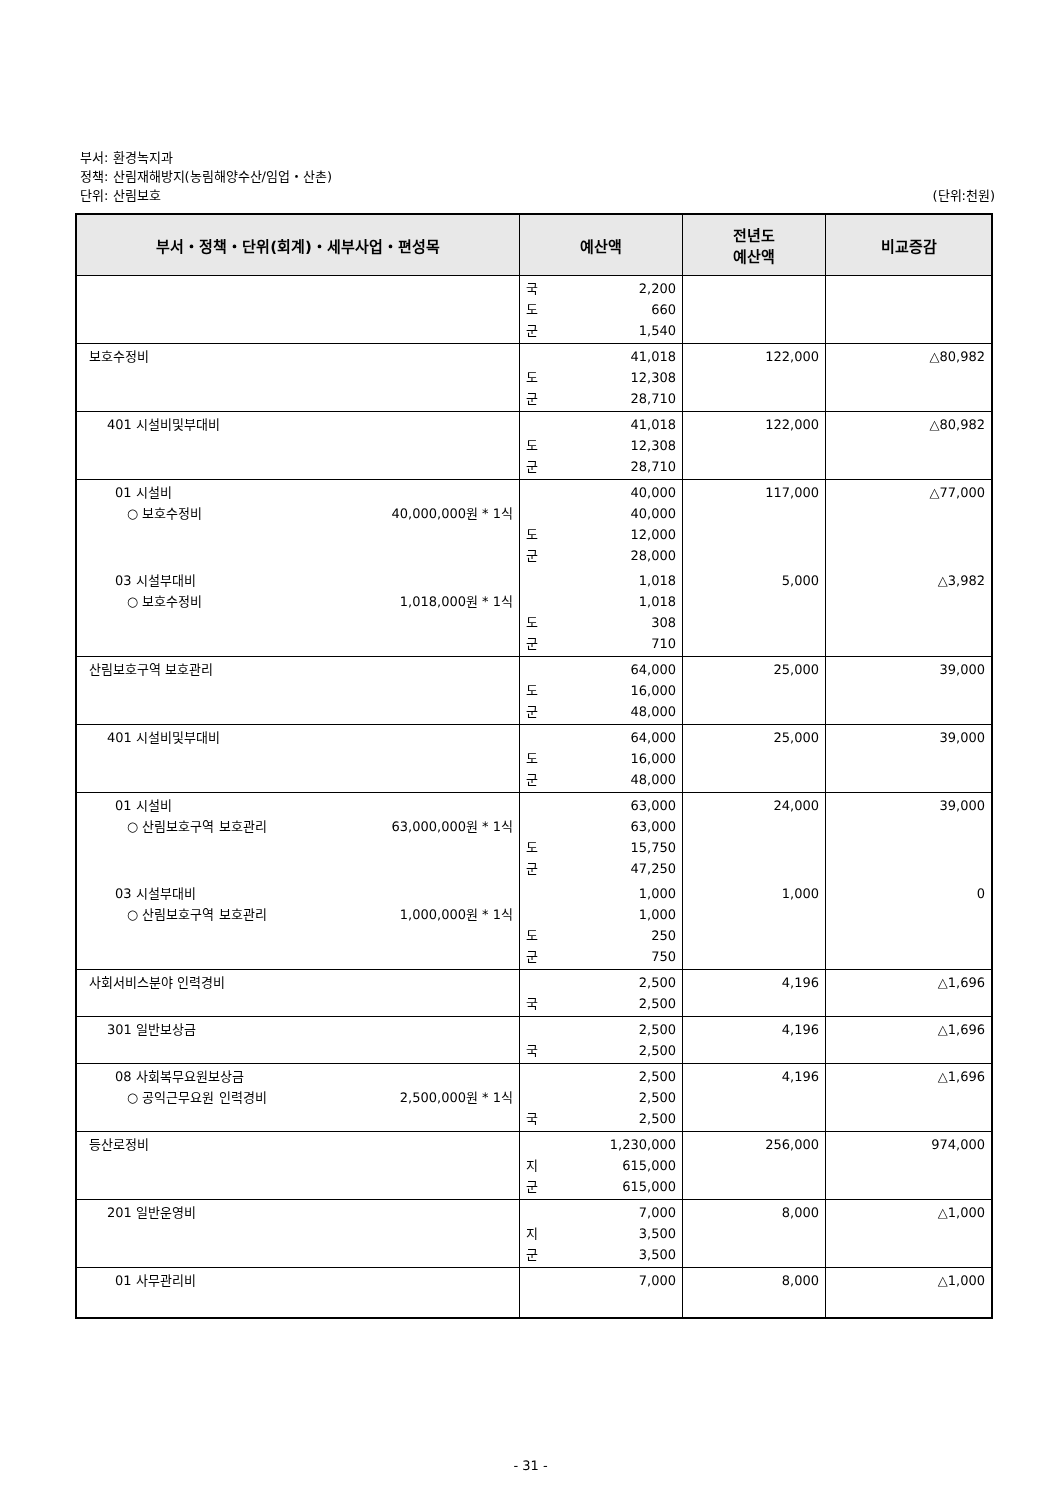부서: 환경녹지과
정책: 산림재해방지(농림해양수산/임업・산촌)
단위: 산림보호 (단위:천원)
| 부서・정책・단위(회계)・세부사업・편성목 | 예산액 | 전년도 예산액 | 비교증감 |
| --- | --- | --- | --- |
| | 국 2,200 도 660 군 1,540 | | |
| 보호수정비 | 41,018 도 12,308 군 28,710 | 122,000 | △80,982 |
| 401 시설비및부대비 | 41,018 도 12,308 군 28,710 | 122,000 | △80,982 |
| 01 시설비 ○ 보호수정비 40,000,000원 * 1식 | 40,000 40,000 도 12,000 군 28,000 | 117,000 | △77,000 |
| 03 시설부대비 ○ 보호수정비 1,018,000원 * 1식 | 1,018 1,018 도 308 군 710 | 5,000 | △3,982 |
| 산림보호구역 보호관리 | 64,000 도 16,000 군 48,000 | 25,000 | 39,000 |
| 401 시설비및부대비 | 64,000 도 16,000 군 48,000 | 25,000 | 39,000 |
| 01 시설비 ○ 산림보호구역 보호관리 63,000,000원 * 1식 | 63,000 63,000 도 15,750 군 47,250 | 24,000 | 39,000 |
| 03 시설부대비 ○ 산림보호구역 보호관리 1,000,000원 * 1식 | 1,000 1,000 도 250 군 750 | 1,000 | 0 |
| 사회서비스분야 인력경비 | 2,500 국 2,500 | 4,196 | △1,696 |
| 301 일반보상금 | 2,500 국 2,500 | 4,196 | △1,696 |
| 08 사회복무요원보상금 ○ 공익근무요원 인력경비 2,500,000원 * 1식 | 2,500 2,500 국 2,500 | 4,196 | △1,696 |
| 등산로정비 | 1,230,000 지 615,000 군 615,000 | 256,000 | 974,000 |
| 201 일반운영비 | 7,000 지 3,500 군 3,500 | 8,000 | △1,000 |
| 01 사무관리비 | 7,000 | 8,000 | △1,000 |
- 31 -